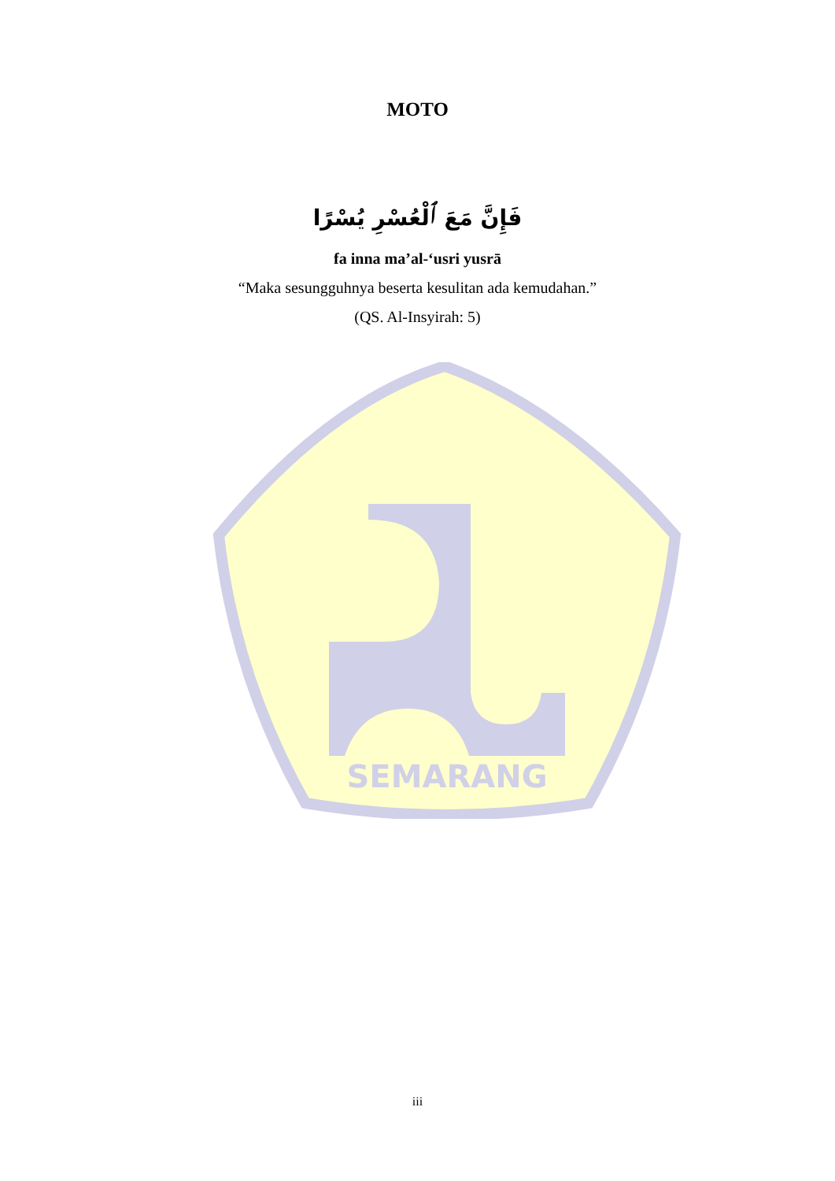SEMARANG
MOTO
فَإِنَّ مَعَ ٱلْعُسْرِ يُسْرًا
fa inna ma’al-‘usri yusrā
“Maka sesungguhnya beserta kesulitan ada kemudahan.”
(QS. Al-Insyirah: 5)
iii